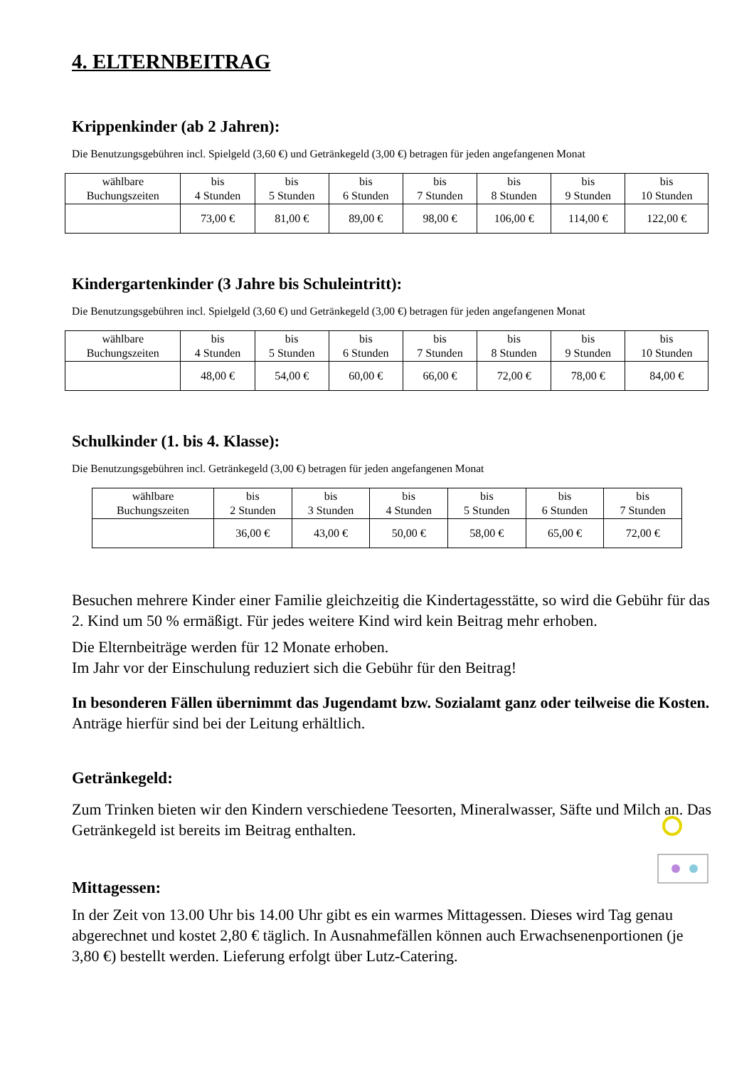4. ELTERNBEITRAG
Krippenkinder (ab 2 Jahren):
Die Benutzungsgebühren incl. Spielgeld (3,60 €) und Getränkegeld (3,00 €) betragen für jeden angefangenen Monat
| wählbare Buchungszeiten | bis 4 Stunden | bis 5 Stunden | bis 6 Stunden | bis 7 Stunden | bis 8 Stunden | bis 9 Stunden | bis 10 Stunden |
| | 73,00 € | 81,00 € | 89,00 € | 98,00 € | 106,00 € | 114,00 € | 122,00 € |
Kindergartenkinder (3 Jahre bis Schuleintritt):
Die Benutzungsgebühren incl. Spielgeld (3,60 €) und Getränkegeld (3,00 €) betragen für jeden angefangenen Monat
| wählbare Buchungszeiten | bis 4 Stunden | bis 5 Stunden | bis 6 Stunden | bis 7 Stunden | bis 8 Stunden | bis 9 Stunden | bis 10 Stunden |
| | 48,00 € | 54,00 € | 60,00 € | 66,00 € | 72,00 € | 78,00 € | 84,00 € |
Schulkinder (1. bis 4. Klasse):
Die Benutzungsgebühren incl. Getränkegeld (3,00 €) betragen für jeden angefangenen Monat
| wählbare Buchungszeiten | bis 2 Stunden | bis 3 Stunden | bis 4 Stunden | bis 5 Stunden | bis 6 Stunden | bis 7 Stunden |
| | 36,00 € | 43,00 € | 50,00 € | 58,00 € | 65,00 € | 72,00 € |
Besuchen mehrere Kinder einer Familie gleichzeitig die Kindertagesstätte, so wird die Gebühr für das 2. Kind um 50 % ermäßigt. Für jedes weitere Kind wird kein Beitrag mehr erhoben.
Die Elternbeiträge werden für 12 Monate erhoben.
Im Jahr vor der Einschulung reduziert sich die Gebühr für den Beitrag!
In besonderen Fällen übernimmt das Jugendamt bzw. Sozialamt ganz oder teilweise die Kosten. Anträge hierfür sind bei der Leitung erhältlich.
Getränkegeld:
Zum Trinken bieten wir den Kindern verschiedene Teesorten, Mineralwasser, Säfte und Milch an. Das Getränkegeld ist bereits im Beitrag enthalten.
Mittagessen:
In der Zeit von 13.00 Uhr bis 14.00 Uhr gibt es ein warmes Mittagessen. Dieses wird Tag genau abgerechnet und kostet 2,80 € täglich. In Ausnahmefällen können auch Erwachsenenportionen (je 3,80 €) bestellt werden. Lieferung erfolgt über Lutz-Catering.